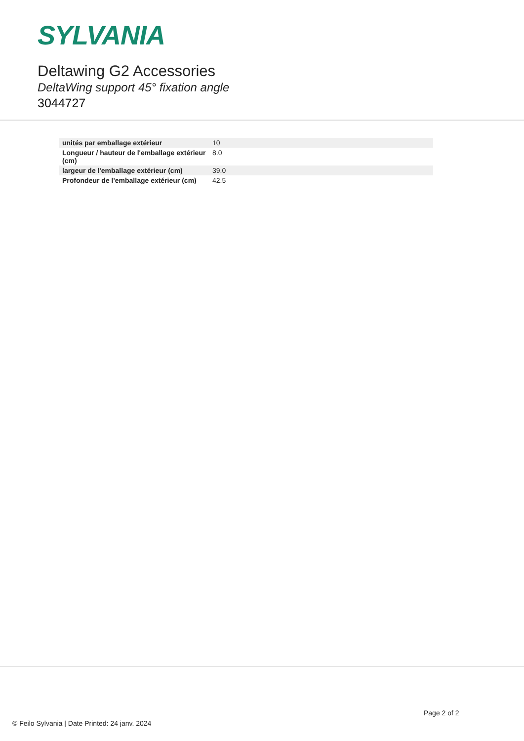SYLVANIA
Deltawing G2 Accessories
DeltaWing support 45° fixation angle
3044727
| unités par emballage extérieur | 10 |
| Longueur / hauteur de l'emballage extérieur (cm) | 8.0 |
| largeur de l'emballage extérieur (cm) | 39.0 |
| Profondeur de l'emballage extérieur (cm) | 42.5 |
Page 2 of 2
© Feilo Sylvania | Date Printed: 24 janv. 2024